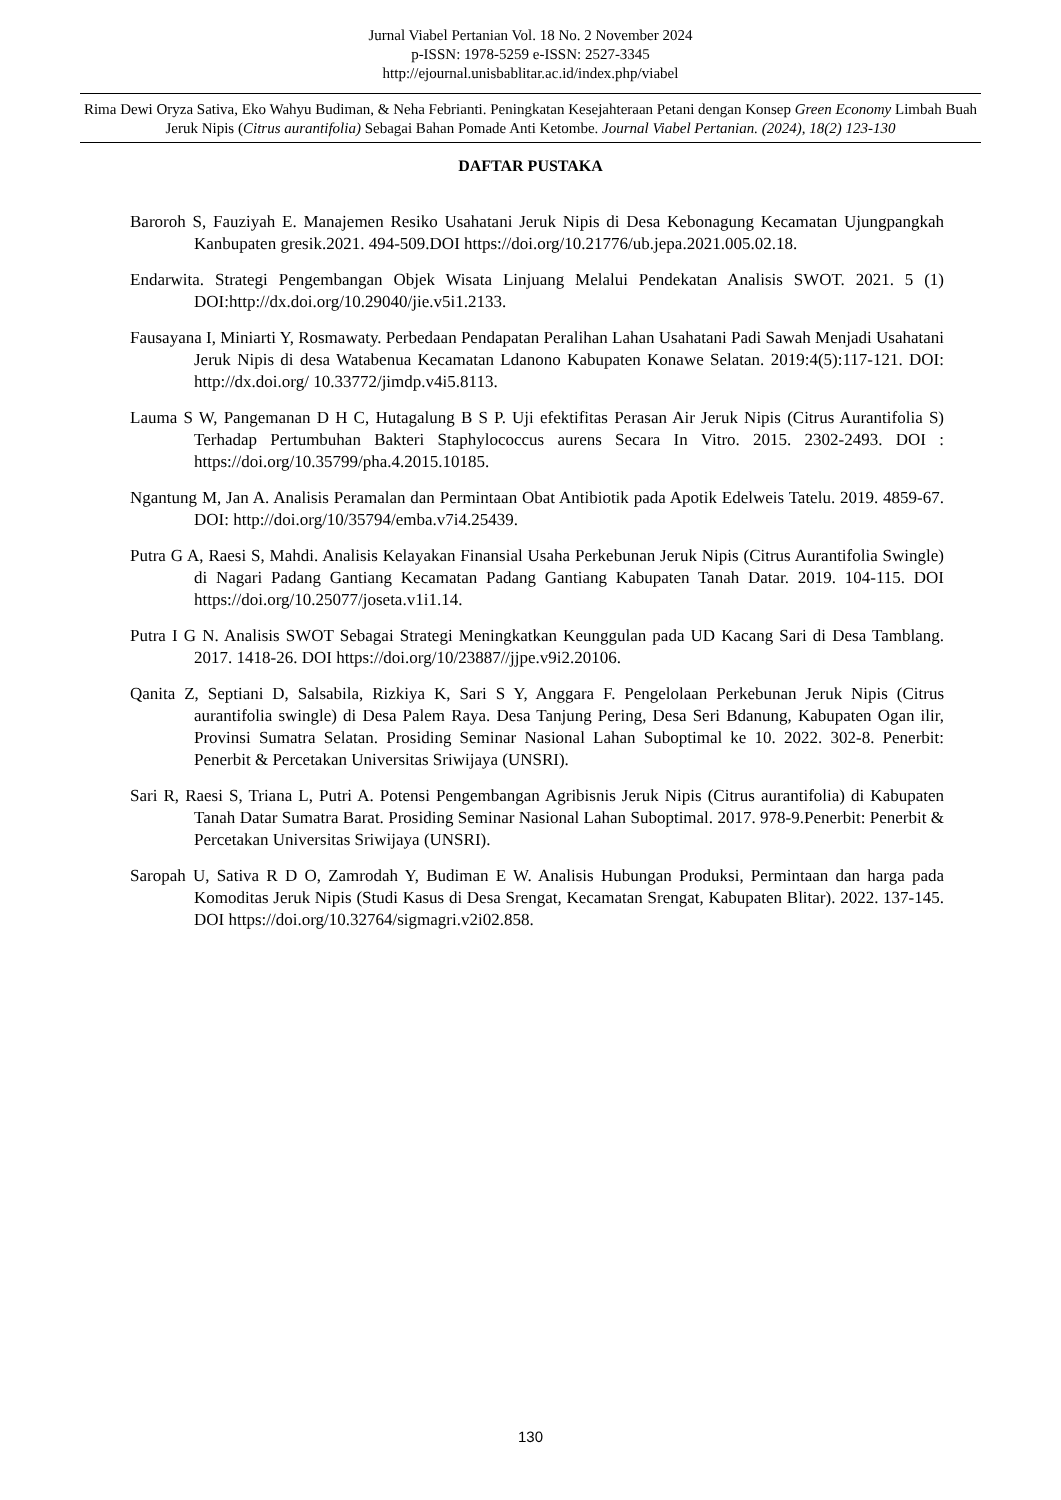Jurnal Viabel Pertanian Vol. 18 No. 2 November 2024
p-ISSN: 1978-5259 e-ISSN: 2527-3345
http://ejournal.unisbablitar.ac.id/index.php/viabel
Rima Dewi Oryza Sativa, Eko Wahyu Budiman, & Neha Febrianti. Peningkatan Kesejahteraan Petani dengan Konsep Green Economy Limbah Buah Jeruk Nipis (Citrus aurantifolia) Sebagai Bahan Pomade Anti Ketombe. Journal Viabel Pertanian. (2024), 18(2) 123-130
DAFTAR PUSTAKA
Baroroh S, Fauziyah E. Manajemen Resiko Usahatani Jeruk Nipis di Desa Kebonagung Kecamatan Ujungpangkah Kanbupaten gresik.2021. 494-509.DOI https://doi.org/10.21776/ub.jepa.2021.005.02.18.
Endarwita. Strategi Pengembangan Objek Wisata Linjuang Melalui Pendekatan Analisis SWOT. 2021. 5 (1) DOI:http://dx.doi.org/10.29040/jie.v5i1.2133.
Fausayana I, Miniarti Y, Rosmawaty. Perbedaan Pendapatan Peralihan Lahan Usahatani Padi Sawah Menjadi Usahatani Jeruk Nipis di desa Watabenua Kecamatan Ldanono Kabupaten Konawe Selatan. 2019:4(5):117-121. DOI: http://dx.doi.org/ 10.33772/jimdp.v4i5.8113.
Lauma S W, Pangemanan D H C, Hutagalung B S P. Uji efektifitas Perasan Air Jeruk Nipis (Citrus Aurantifolia S) Terhadap Pertumbuhan Bakteri Staphylococcus aurens Secara In Vitro. 2015. 2302-2493. DOI : https://doi.org/10.35799/pha.4.2015.10185.
Ngantung M, Jan A. Analisis Peramalan dan Permintaan Obat Antibiotik pada Apotik Edelweis Tatelu. 2019. 4859-67. DOI: http://doi.org/10/35794/emba.v7i4.25439.
Putra G A, Raesi S, Mahdi. Analisis Kelayakan Finansial Usaha Perkebunan Jeruk Nipis (Citrus Aurantifolia Swingle) di Nagari Padang Gantiang Kecamatan Padang Gantiang Kabupaten Tanah Datar. 2019. 104-115. DOI https://doi.org/10.25077/joseta.v1i1.14.
Putra I G N. Analisis SWOT Sebagai Strategi Meningkatkan Keunggulan pada UD Kacang Sari di Desa Tamblang. 2017. 1418-26. DOI https://doi.org/10/23887//jjpe.v9i2.20106.
Qanita Z, Septiani D, Salsabila, Rizkiya K, Sari S Y, Anggara F. Pengelolaan Perkebunan Jeruk Nipis (Citrus aurantifolia swingle) di Desa Palem Raya. Desa Tanjung Pering, Desa Seri Bdanung, Kabupaten Ogan ilir, Provinsi Sumatra Selatan. Prosiding Seminar Nasional Lahan Suboptimal ke 10. 2022. 302-8. Penerbit: Penerbit & Percetakan Universitas Sriwijaya (UNSRI).
Sari R, Raesi S, Triana L, Putri A. Potensi Pengembangan Agribisnis Jeruk Nipis (Citrus aurantifolia) di Kabupaten Tanah Datar Sumatra Barat. Prosiding Seminar Nasional Lahan Suboptimal. 2017. 978-9.Penerbit: Penerbit & Percetakan Universitas Sriwijaya (UNSRI).
Saropah U, Sativa R D O, Zamrodah Y, Budiman E W. Analisis Hubungan Produksi, Permintaan dan harga pada Komoditas Jeruk Nipis (Studi Kasus di Desa Srengat, Kecamatan Srengat, Kabupaten Blitar). 2022. 137-145. DOI https://doi.org/10.32764/sigmagri.v2i02.858.
130